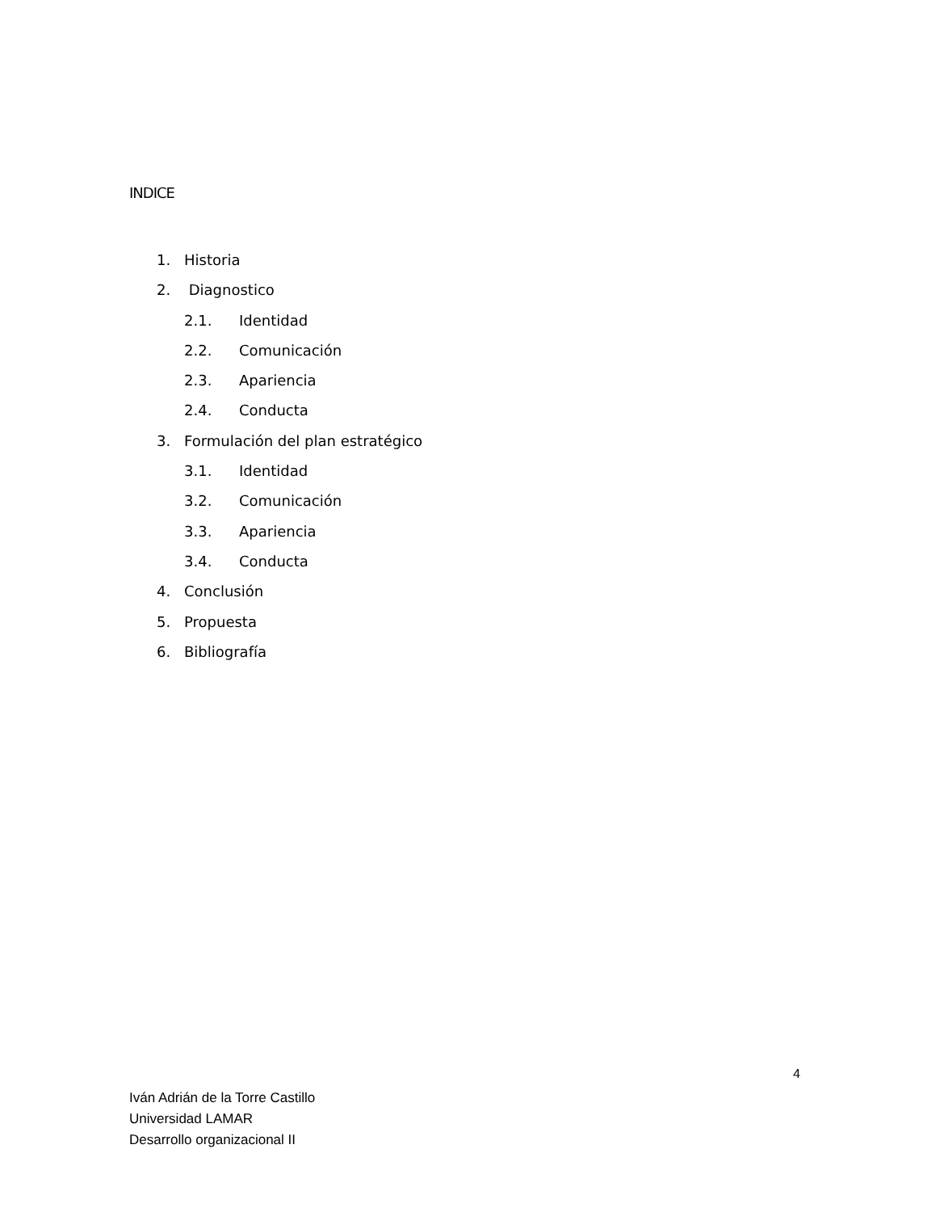INDICE
1. Historia
2. Diagnostico
2.1. Identidad
2.2. Comunicación
2.3. Apariencia
2.4. Conducta
3. Formulación del plan estratégico
3.1. Identidad
3.2. Comunicación
3.3. Apariencia
3.4. Conducta
4. Conclusión
5. Propuesta
6. Bibliografía
4
Iván Adrián de la Torre Castillo
Universidad LAMAR
Desarrollo organizacional II